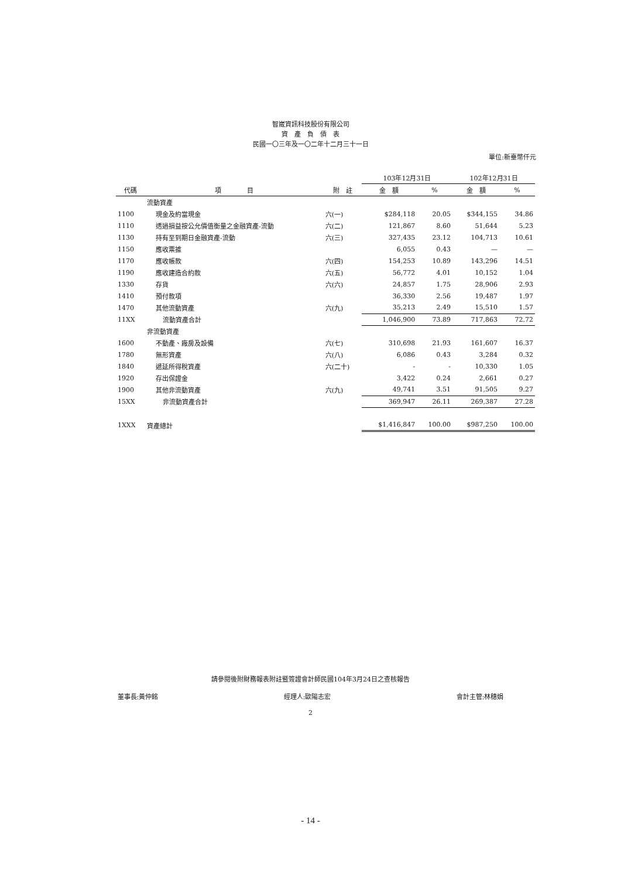智崴資訊科技股份有限公司
資　產　負　債　表
民國一〇三年及一〇二年十二月三十一日
單位:新臺幣仟元
| | | | 103年12月31日 | | 102年12月31日 | |
| --- | --- | --- | --- | --- | --- | --- |
| 代碼 | 項 目 | 附 註 | 金 額 | % | 金 額 | % |
| | 流動資產 | | | | | |
| 1100 | 現金及約當現金 | 六(一) | $284,118 | 20.05 | $344,155 | 34.86 |
| 1110 | 透過損益按公允價值衡量之金融資產-流動 | 六(二) | 121,867 | 8.60 | 51,644 | 5.23 |
| 1130 | 持有至到期日金融資產-流動 | 六(三) | 327,435 | 23.12 | 104,713 | 10.61 |
| 1150 | 應收票據 | | 6,055 | 0.43 | — | — |
| 1170 | 應收帳款 | 六(四) | 154,253 | 10.89 | 143,296 | 14.51 |
| 1190 | 應收建造合約款 | 六(五) | 56,772 | 4.01 | 10,152 | 1.04 |
| 1330 | 存貨 | 六(六) | 24,857 | 1.75 | 28,906 | 2.93 |
| 1410 | 預付款項 | | 36,330 | 2.56 | 19,487 | 1.97 |
| 1470 | 其他流動資產 | 六(九) | 35,213 | 2.49 | 15,510 | 1.57 |
| 11XX | 流動資產合計 | | 1,046,900 | 73.89 | 717,863 | 72.72 |
| | 非流動資產 | | | | | |
| 1600 | 不動產、廠房及設備 | 六(七) | 310,698 | 21.93 | 161,607 | 16.37 |
| 1780 | 無形資產 | 六(八) | 6,086 | 0.43 | 3,284 | 0.32 |
| 1840 | 遞延所得稅資產 | 六(二十) | - | - | 10,330 | 1.05 |
| 1920 | 存出保證金 | | 3,422 | 0.24 | 2,661 | 0.27 |
| 1900 | 其他非流動資產 | 六(九) | 49,741 | 3.51 | 91,505 | 9.27 |
| 15XX | 非流動資產合計 | | 369,947 | 26.11 | 269,387 | 27.28 |
| 1XXX | 資產總計 | | $1,416,847 | 100.00 | $987,250 | 100.00 |
請參閱後附財務報表附註暨簽證會計師民國104年3月24日之查核報告
董事長:黃仲銘 經理人:歐陽志宏 會計主管:林穗娟
2
- 14 -